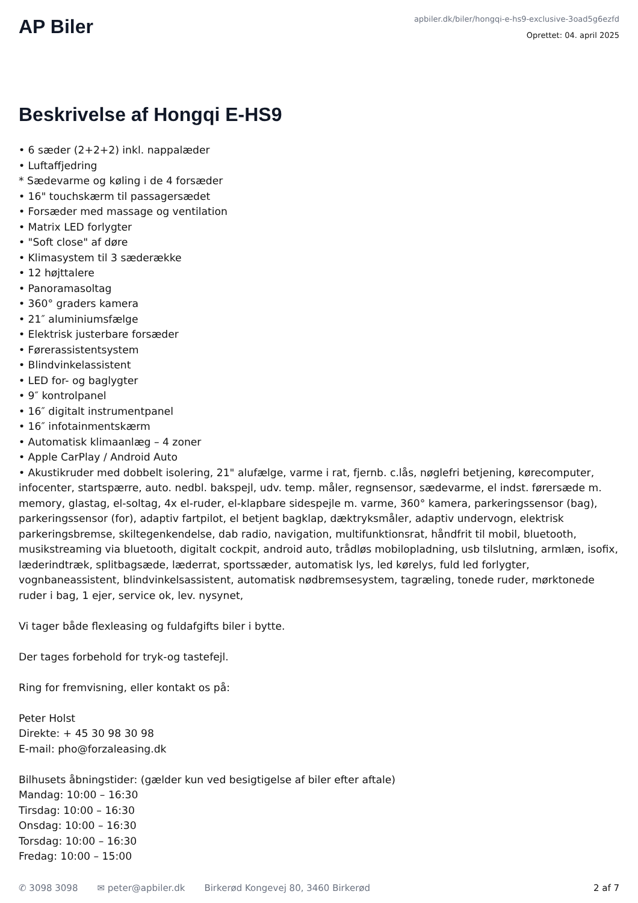AP Biler
apbiler.dk/biler/hongqi-e-hs9-exclusive-3oad5g6ezfd
Oprettet: 04. april 2025
Beskrivelse af Hongqi E-HS9
• 6 sæder (2+2+2) inkl. nappalæder
• Luftaffjedring
* Sædevarme og køling i de 4 forsæder
• 16" touchskærm til passagersædet
• Forsæder med massage og ventilation
• Matrix LED forlygter
• "Soft close" af døre
• Klimasystem til 3 sæderække
• 12 højttalere
• Panoramasoltag
• 360° graders kamera
• 21″ aluminiumsfælge
• Elektrisk justerbare forsæder
• Førerassistentsystem
• Blindvinkelassistent
• LED for- og baglygter
• 9″ kontrolpanel
• 16″ digitalt instrumentpanel
• 16″ infotainmentskærm
• Automatisk klimaanlæg – 4 zoner
• Apple CarPlay / Android Auto
• Akustikruder med dobbelt isolering, 21" alufælge, varme i rat, fjernb. c.lås, nøglefri betjening, kørecomputer, infocenter, startspærre, auto. nedbl. bakspejl, udv. temp. måler, regnsensor, sædevarme, el indst. førersæde m. memory, glastag, el-soltag, 4x el-ruder, el-klapbare sidespejle m. varme, 360° kamera, parkeringssensor (bag), parkeringssensor (for), adaptiv fartpilot, el betjent bagklap, dæktryksmåler, adaptiv undervogn, elektrisk parkeringsbremse, skiltegenkendelse, dab radio, navigation, multifunktionsrat, håndfrit til mobil, bluetooth, musikstreaming via bluetooth, digitalt cockpit, android auto, trådløs mobilopladning, usb tilslutning, armlæn, isofix, læderindtræk, splitbagsæde, læderrat, sportssæder, automatisk lys, led kørelys, fuld led forlygter, vognbaneassistent, blindvinkelsassistent, automatisk nødbremsesystem, tagræling, tonede ruder, mørktonede ruder i bag, 1 ejer, service ok, lev. nysynet,
Vi tager både flexleasing og fuldafgifts biler i bytte.
Der tages forbehold for tryk-og tastefejl.
Ring for fremvisning, eller kontakt os på:
Peter Holst
Direkte: + 45 30 98 30 98
E-mail: pho@forzaleasing.dk
Bilhusets åbningstider: (gælder kun ved besigtigelse af biler efter aftale)
Mandag: 10:00 – 16:30
Tirsdag: 10:00 – 16:30
Onsdag: 10:00 – 16:30
Torsdag: 10:00 – 16:30
Fredag: 10:00 – 15:00
✆ 3098 3098 ✉ peter@apbiler.dk Birkerød Kongevej 80, 3460 Birkerød 2 af 7